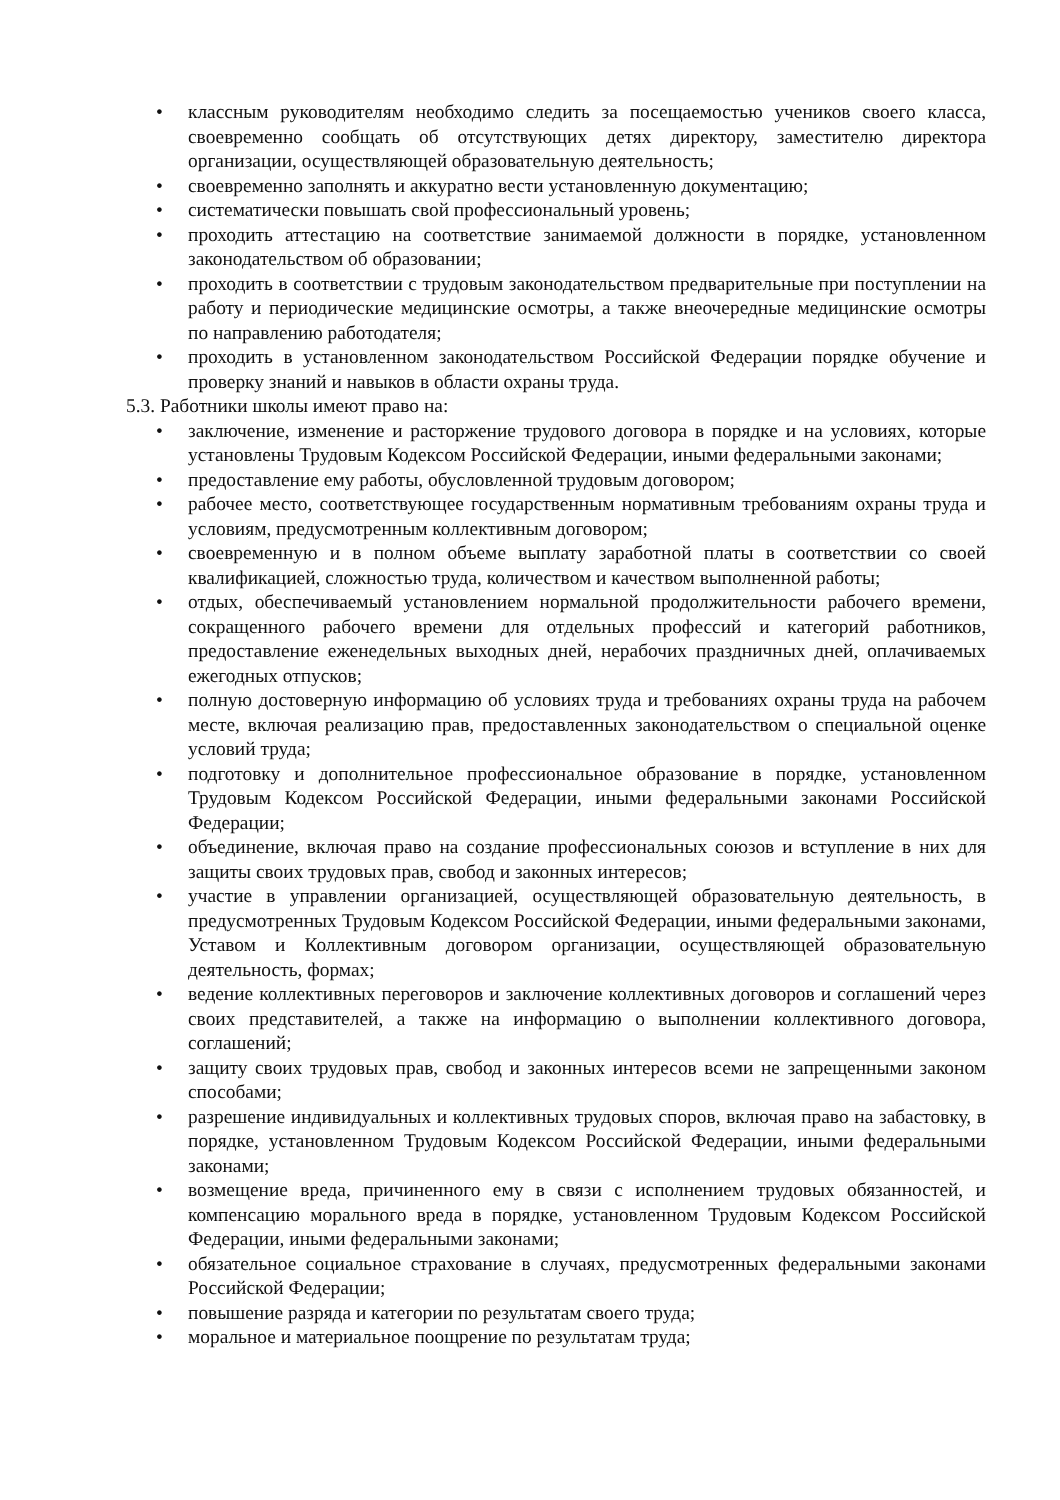• классным руководителям необходимо следить за посещаемостью учеников своего класса, своевременно сообщать об отсутствующих детях директору, заместителю директора организации, осуществляющей образовательную деятельность;
• своевременно заполнять и аккуратно вести установленную документацию;
• систематически повышать свой профессиональный уровень;
• проходить аттестацию на соответствие занимаемой должности в порядке, установленном законодательством об образовании;
• проходить в соответствии с трудовым законодательством предварительные при поступлении на работу и периодические медицинские осмотры, а также внеочередные медицинские осмотры по направлению работодателя;
• проходить в установленном законодательством Российской Федерации порядке обучение и проверку знаний и навыков в области охраны труда.
5.3. Работники школы имеют право на:
• заключение, изменение и расторжение трудового договора в порядке и на условиях, которые установлены Трудовым Кодексом Российской Федерации, иными федеральными законами;
• предоставление ему работы, обусловленной трудовым договором;
• рабочее место, соответствующее государственным нормативным требованиям охраны труда и условиям, предусмотренным коллективным договором;
• своевременную и в полном объеме выплату заработной платы в соответствии со своей квалификацией, сложностью труда, количеством и качеством выполненной работы;
• отдых, обеспечиваемый установлением нормальной продолжительности рабочего времени, сокращенного рабочего времени для отдельных профессий и категорий работников, предоставление еженедельных выходных дней, нерабочих праздничных дней, оплачиваемых ежегодных отпусков;
• полную достоверную информацию об условиях труда и требованиях охраны труда на рабочем месте, включая реализацию прав, предоставленных законодательством о специальной оценке условий труда;
• подготовку и дополнительное профессиональное образование в порядке, установленном Трудовым Кодексом Российской Федерации, иными федеральными законами Российской Федерации;
• объединение, включая право на создание профессиональных союзов и вступление в них для защиты своих трудовых прав, свобод и законных интересов;
• участие в управлении организацией, осуществляющей образовательную деятельность, в предусмотренных Трудовым Кодексом Российской Федерации, иными федеральными законами, Уставом и Коллективным договором организации, осуществляющей образовательную деятельность, формах;
• ведение коллективных переговоров и заключение коллективных договоров и соглашений через своих представителей, а также на информацию о выполнении коллективного договора, соглашений;
• защиту своих трудовых прав, свобод и законных интересов всеми не запрещенными законом способами;
• разрешение индивидуальных и коллективных трудовых споров, включая право на забастовку, в порядке, установленном Трудовым Кодексом Российской Федерации, иными федеральными законами;
• возмещение вреда, причиненного ему в связи с исполнением трудовых обязанностей, и компенсацию морального вреда в порядке, установленном Трудовым Кодексом Российской Федерации, иными федеральными законами;
• обязательное социальное страхование в случаях, предусмотренных федеральными законами Российской Федерации;
• повышение разряда и категории по результатам своего труда;
• моральное и материальное поощрение по результатам труда;